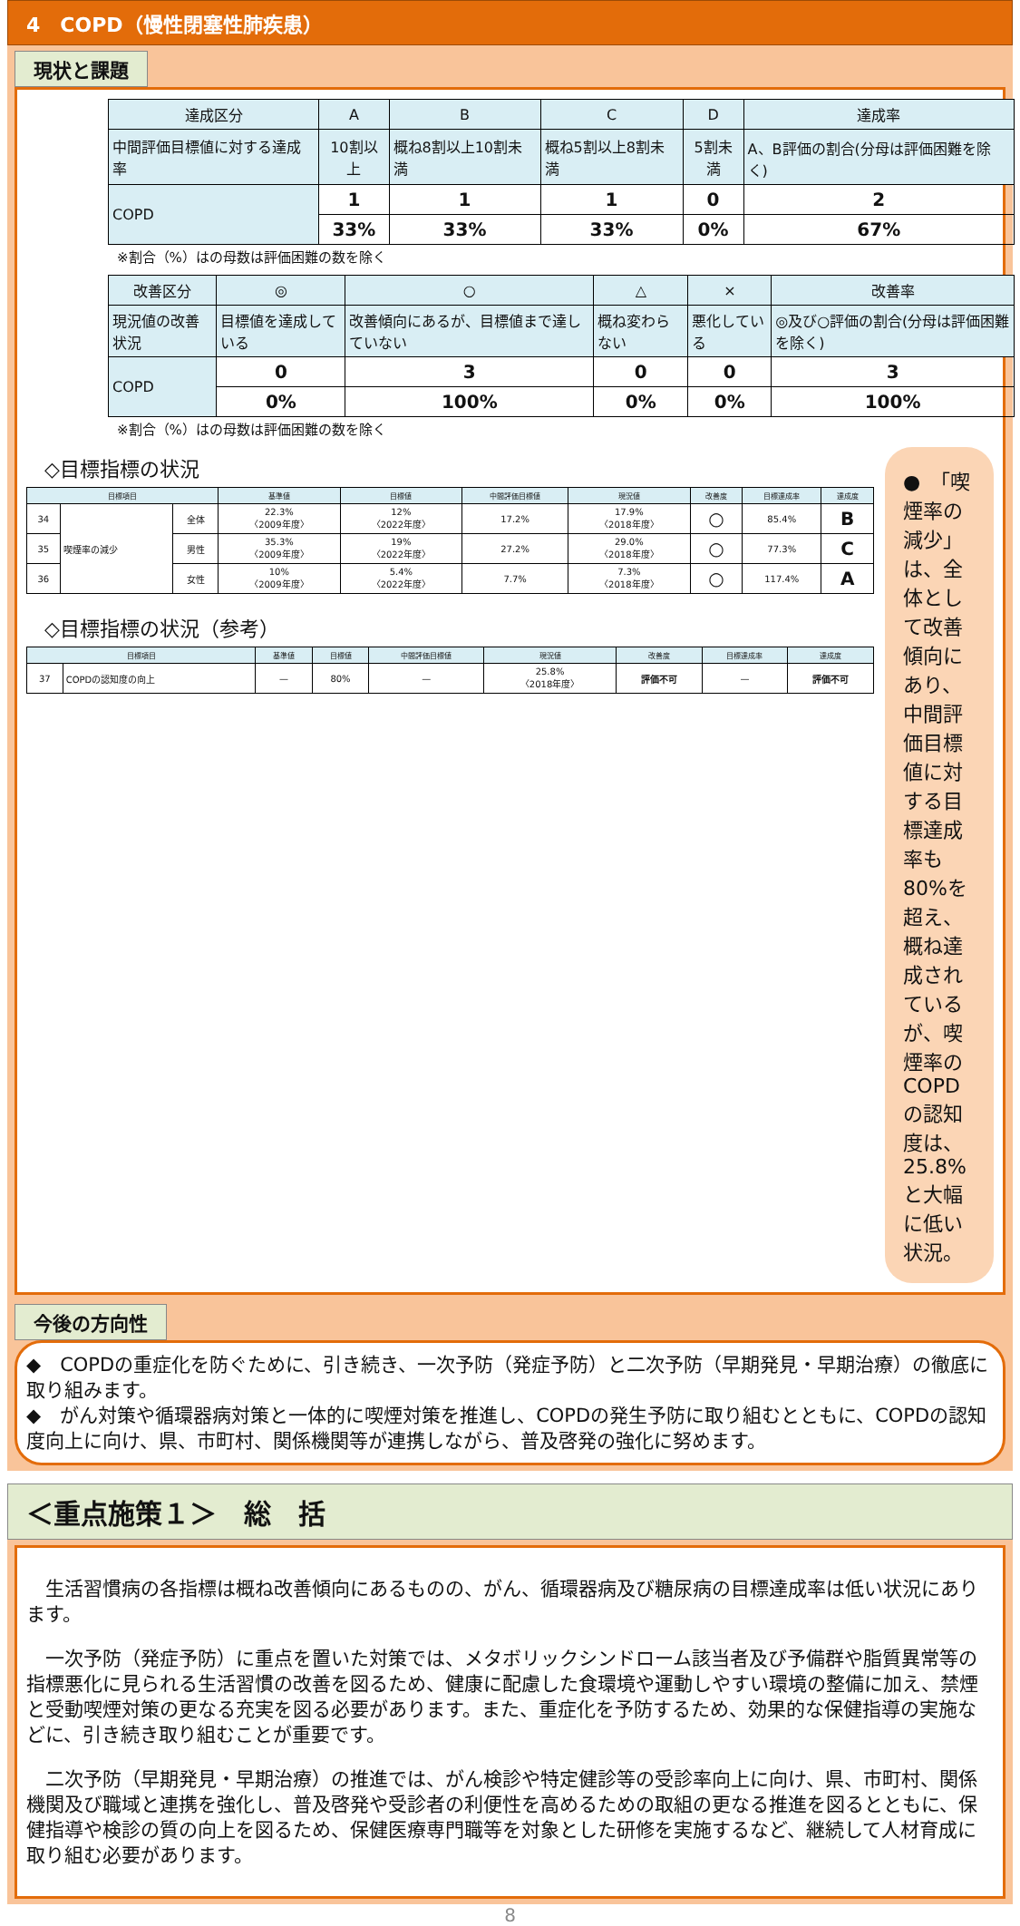4　COPD（慢性閉塞性肺疾患）
現状と課題
| 達成区分 | A | B | C | D | 達成率 |
| --- | --- | --- | --- | --- | --- |
| 中間評価目標値に対する達成率 | 10割以上 | 概ね8割以上10割未満 | 概ね5割以上8割未満 | 5割未満 | A、B評価の割合(分母は評価困難を除く) |
| COPD | 1 | 1 | 1 | 0 | 2 |
| | 33% | 33% | 33% | 0% | 67% |
※割合（%）はの母数は評価困難の数を除く
| 改善区分 | ◎ | ○ | △ | × | 改善率 |
| --- | --- | --- | --- | --- | --- |
| 現況値の改善状況 | 目標値を達成している | 改善傾向にあるが、目標値まで達していない | 概ね変わらない | 悪化している | ◎及び○評価の割合(分母は評価困難を除く) |
| COPD | 0 | 3 | 0 | 0 | 3 |
| | 0% | 100% | 0% | 0% | 100% |
※割合（%）はの母数は評価困難の数を除く
◇目標指標の状況
| 目標項目 | | | 基準値 | 目標値 | 中間評価目標値 | 現況値 | 改善度 | 目標達成率 | 達成度 |
| --- | --- | --- | --- | --- | --- | --- | --- | --- | --- |
| 34 | 喫煙率の減少 | 全体 | 22.3% 〈2009年度〉 | 12% 〈2022年度〉 | 17.2% | 17.9% 〈2018年度〉 | ○ | 85.4% | B |
| 35 | | 男性 | 35.3% 〈2009年度〉 | 19% 〈2022年度〉 | 27.2% | 29.0% 〈2018年度〉 | ○ | 77.3% | C |
| 36 | | 女性 | 10% 〈2009年度〉 | 5.4% 〈2022年度〉 | 7.7% | 7.3% 〈2018年度〉 | ○ | 117.4% | A |
◇目標指標の状況（参考）
| 目標項目 | | 基準値 | 目標値 | 中間評価目標値 | 現況値 | 改善度 | 目標達成率 | 達成度 |
| --- | --- | --- | --- | --- | --- | --- | --- | --- |
| 37 | COPDの認知度の向上 | — | 80% | — | 25.8% 〈2018年度〉 | 評価不可 | — | 評価不可 |
●　「喫煙率の減少」は、全体として改善傾向にあり、中間評価目標値に対する目標達成率も80%を超え、概ね達成されているが、喫煙率のCOPDの認知度は、25.8%と大幅に低い状況。
今後の方向性
◆　COPDの重症化を防ぐために、引き続き、一次予防（発症予防）と二次予防（早期発見・早期治療）の徹底に取り組みます。
◆　がん対策や循環器病対策と一体的に喫煙対策を推進し、COPDの発生予防に取り組むとともに、COPDの認知度向上に向け、県、市町村、関係機関等が連携しながら、普及啓発の強化に努めます。
＜重点施策１＞　総　括
　生活習慣病の各指標は概ね改善傾向にあるものの、がん、循環器病及び糖尿病の目標達成率は低い状況にあります。
　一次予防（発症予防）に重点を置いた対策では、メタボリックシンドローム該当者及び予備群や脂質異常等の指標悪化に見られる生活習慣の改善を図るため、健康に配慮した食環境や運動しやすい環境の整備に加え、禁煙と受動喫煙対策の更なる充実を図る必要があります。また、重症化を予防するため、効果的な保健指導の実施などに、引き続き取り組むことが重要です。
　二次予防（早期発見・早期治療）の推進では、がん検診や特定健診等の受診率向上に向け、県、市町村、関係機関及び職域と連携を強化し、普及啓発や受診者の利便性を高めるための取組の更なる推進を図るとともに、保健指導や検診の質の向上を図るため、保健医療専門職等を対象とした研修を実施するなど、継続して人材育成に取り組む必要があります。
8